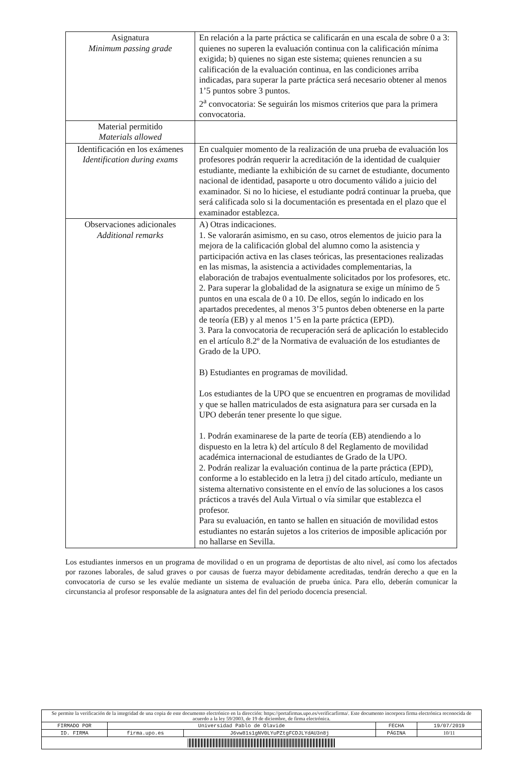| Asignatura Minimum passing grade | En relación a la parte práctica se calificarán en una escala de sobre 0 a 3: quienes no superen la evaluación continua con la calificación mínima exigida; b) quienes no sigan este sistema; quienes renuncien a su calificación de la evaluación continua, en las condiciones arriba indicadas, para superar la parte práctica será necesario obtener al menos 1’5 puntos sobre 3 puntos. 2<sup>a</sup> convocatoria: Se seguirán los mismos criterios que para la primera convocatoria. |
| Material permitido Materials allowed | |
| Identificación en los exámenes Identification during exams | En cualquier momento de la realización de una prueba de evaluación los profesores podrán requerir la acreditación de la identidad de cualquier estudiante, mediante la exhibición de su carnet de estudiante, documento nacional de identidad, pasaporte u otro documento válido a juicio del examinador. Si no lo hiciese, el estudiante podrá continuar la prueba, que será calificada solo si la documentación es presentada en el plazo que el examinador establezca. |
| Observaciones adicionales Additional remarks | A) Otras indicaciones. 1. Se valorarán asimismo, en su caso, otros elementos de juicio para la mejora de la calificación global del alumno como la asistencia y participación activa en las clases teóricas, las presentaciones realizadas en las mismas, la asistencia a actividades complementarias, la elaboración de trabajos eventualmente solicitados por los profesores, etc. 2. Para superar la globalidad de la asignatura se exige un mínimo de 5 puntos en una escala de 0 a 10. De ellos, según lo indicado en los apartados precedentes, al menos 3’5 puntos deben obtenerse en la parte de teoría (EB) y al menos 1’5 en la parte práctica (EPD). 3. Para la convocatoria de recuperación será de aplicación lo establecido en el artículo 8.2º de la Normativa de evaluación de los estudiantes de Grado de la UPO. B) Estudiantes en programas de movilidad. Los estudiantes de la UPO que se encuentren en programas de movilidad y que se hallen matriculados de esta asignatura para ser cursada en la UPO deberán tener presente lo que sigue. 1. Podrán examinarese de la parte de teoría (EB) atendiendo a lo dispuesto en la letra k) del artículo 8 del Reglamento de movilidad académica internacional de estudiantes de Grado de la UPO. 2. Podrán realizar la evaluación continua de la parte práctica (EPD), conforme a lo establecido en la letra j) del citado artículo, mediante un sistema alternativo consistente en el envío de las soluciones a los casos prácticos a través del Aula Virtual o vía similar que establezca el profesor. Para su evaluación, en tanto se hallen en situación de movilidad estos estudiantes no estarán sujetos a los criterios de imposible aplicación por no hallarse en Sevilla. |
Los estudiantes inmersos en un programa de movilidad o en un programa de deportistas de alto nivel, así como los afectados por razones laborales, de salud graves o por causas de fuerza mayor debidamente acreditadas, tendrán derecho a que en la convocatoria de curso se les evalúe mediante un sistema de evaluación de prueba única. Para ello, deberán comunicar la circunstancia al profesor responsable de la asignatura antes del fin del periodo docencia presencial.
| Se permite la verificación de la integridad de una copia de este documento electrónico en la dirección: https://portafirmas.upo.es/verificarfirma/. Este documento incorpora firma electrónica reconocida de acuerdo a la ley 59/2003, de 19 de diciembre, de firma electrónica. | | | | |
| FIRMADO POR | Universidad Pablo de Olavide | | FECHA | 19/07/2019 |
| ID. FIRMA | firma.upo.es | J6vw81s1gNV0LYuPZtgFCDJLYdAU3n8j | PÁGINA | 10/11 |